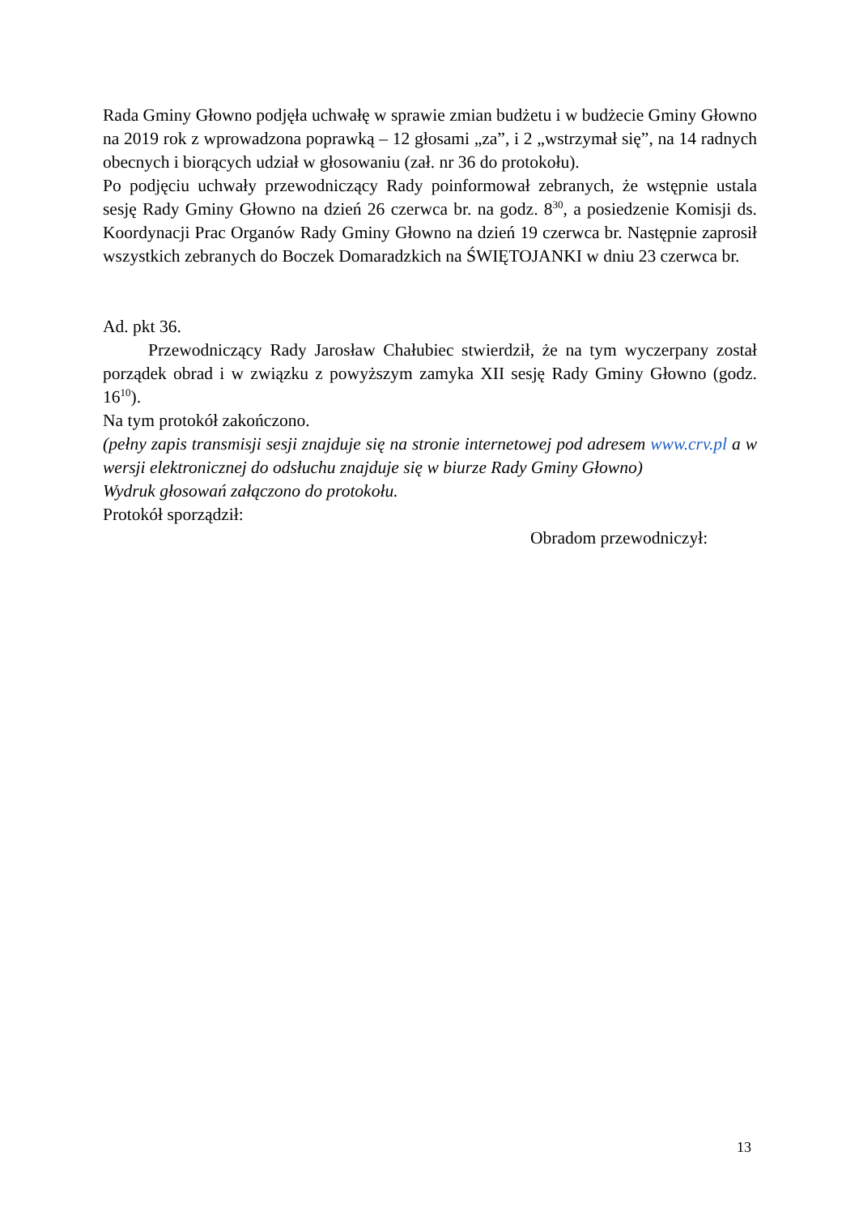Rada Gminy Głowno podjęła uchwałę w sprawie zmian budżetu i w budżecie Gminy Głowno na 2019 rok z wprowadzona poprawką – 12 głosami „za”, i 2 „wstrzymał się”, na 14 radnych obecnych i biorących udział w głosowaniu (zał. nr 36 do protokołu).
Po podjęciu uchwały przewodniczący Rady poinformował zebranych, że wstępnie ustala sesję Rady Gminy Głowno na dzień 26 czerwca br. na godz. 8<sup>30</sup>, a posiedzenie Komisji ds. Koordynacji Prac Organów Rady Gminy Głowno na dzień 19 czerwca br. Następnie zaprosił wszystkich zebranych do Boczek Domaradzkich na ŚWIĘTOJANKI w dniu 23 czerwca br.
Ad. pkt 36.
Przewodniczący Rady Jarosław Chałubiec stwierdził, że na tym wyczerpany został porządek obrad i w związku z powyższym zamyka XII sesję Rady Gminy Głowno (godz. 16<sup>10</sup>).
Na tym protokół zakończono.
(pełny zapis transmisji sesji znajduje się na stronie internetowej pod adresem www.crv.pl a w wersji elektronicznej do odsłuchu znajduje się w biurze Rady Gminy Głowno)
Wydruk głosowań załączono do protokołu.
Protokół sporządził:
Obradom przewodniczył:
13